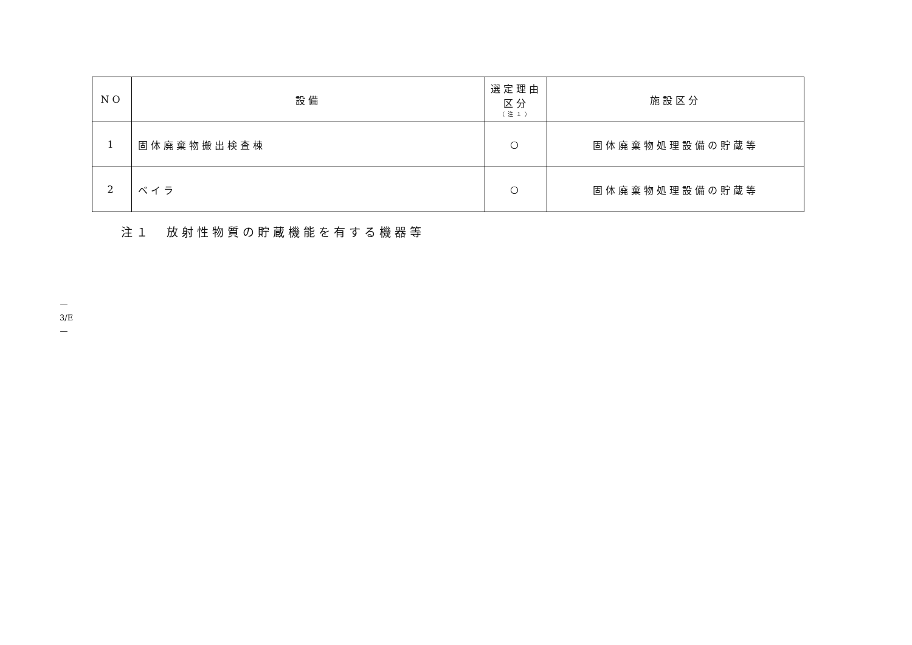| NO | 設備 | 選定理由 区分 （注１） | 施設区分 |
| --- | --- | --- | --- |
| 1 | 固体廃棄物搬出検査棟 | ○ | 固体廃棄物処理設備の貯蔵等 |
| 2 | ベイラ | ○ | 固体廃棄物処理設備の貯蔵等 |
注１　放射性物質の貯蔵機能を有する機器等
—
3/E
—